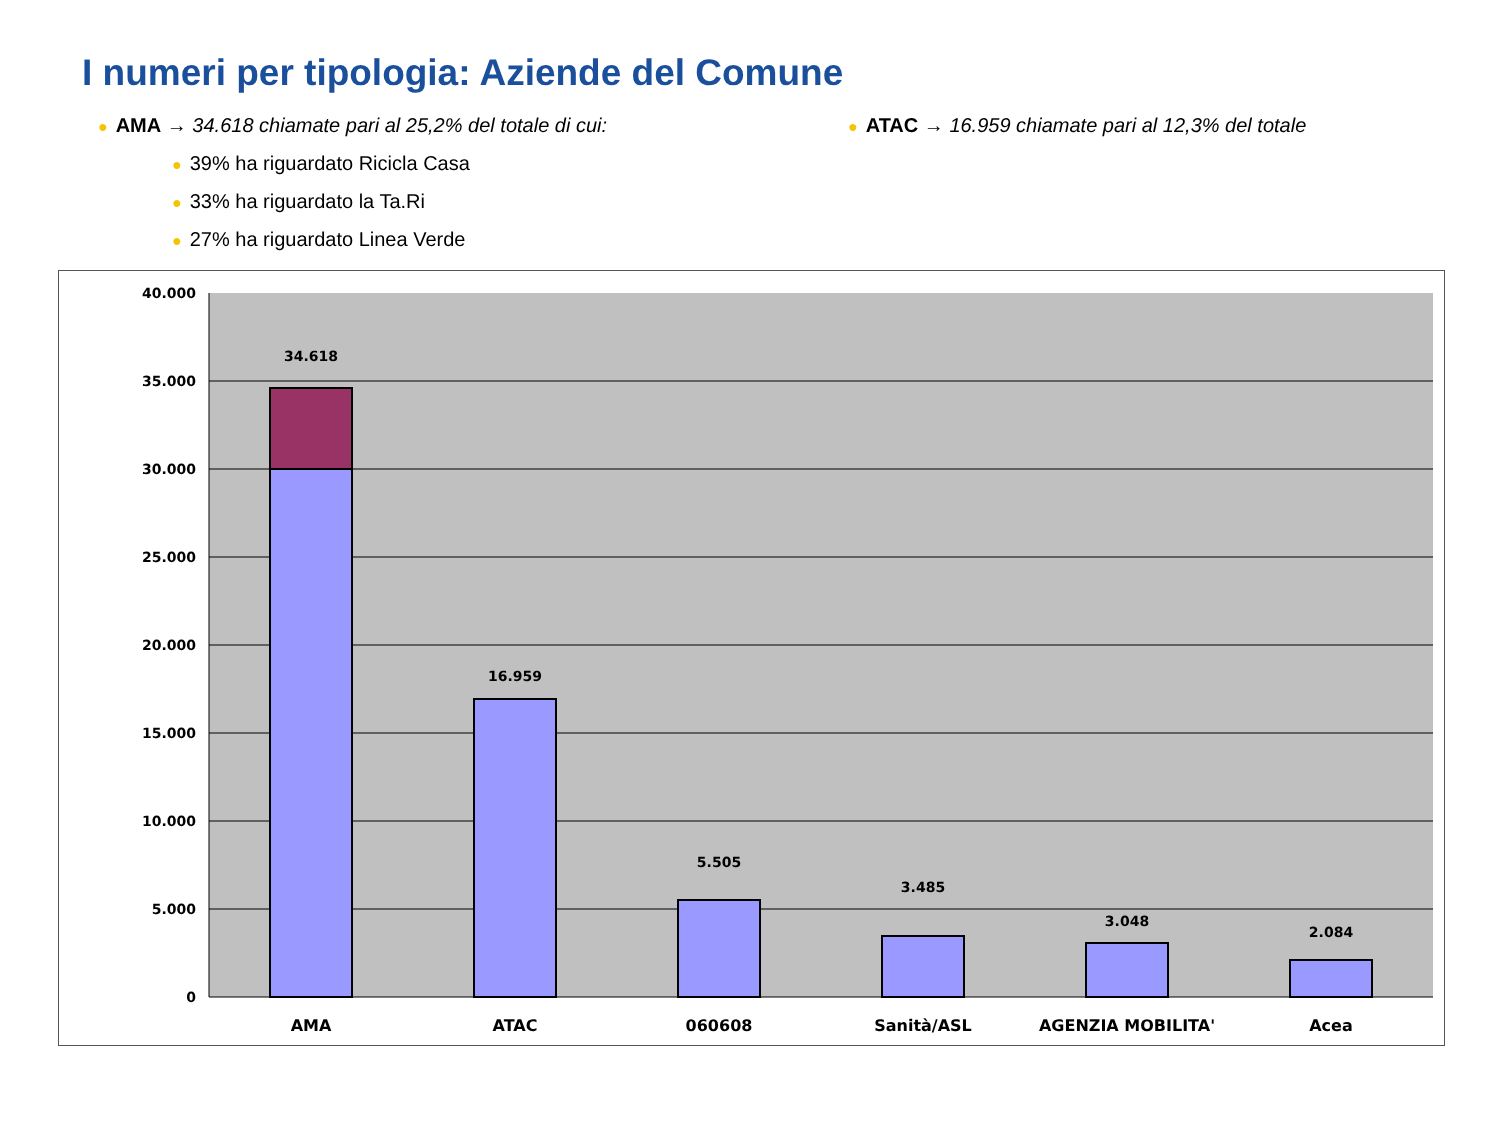I numeri per tipologia: Aziende del Comune
● AMA → 34.618 chiamate pari al 25,2% del totale di cui:
● ATAC → 16.959 chiamate pari al 12,3% del totale
● 39% ha riguardato Ricicla Casa
● 33% ha riguardato la Ta.Ri
● 27% ha riguardato Linea Verde
40.000
35.000
30.000
25.000
20.000
15.000
10.000
5.000
0
34.618
16.959
5.505
3.485
3.048
2.084
AMA
ATAC
060608
Sanità/ASL
AGENZIA MOBILITA'
Acea